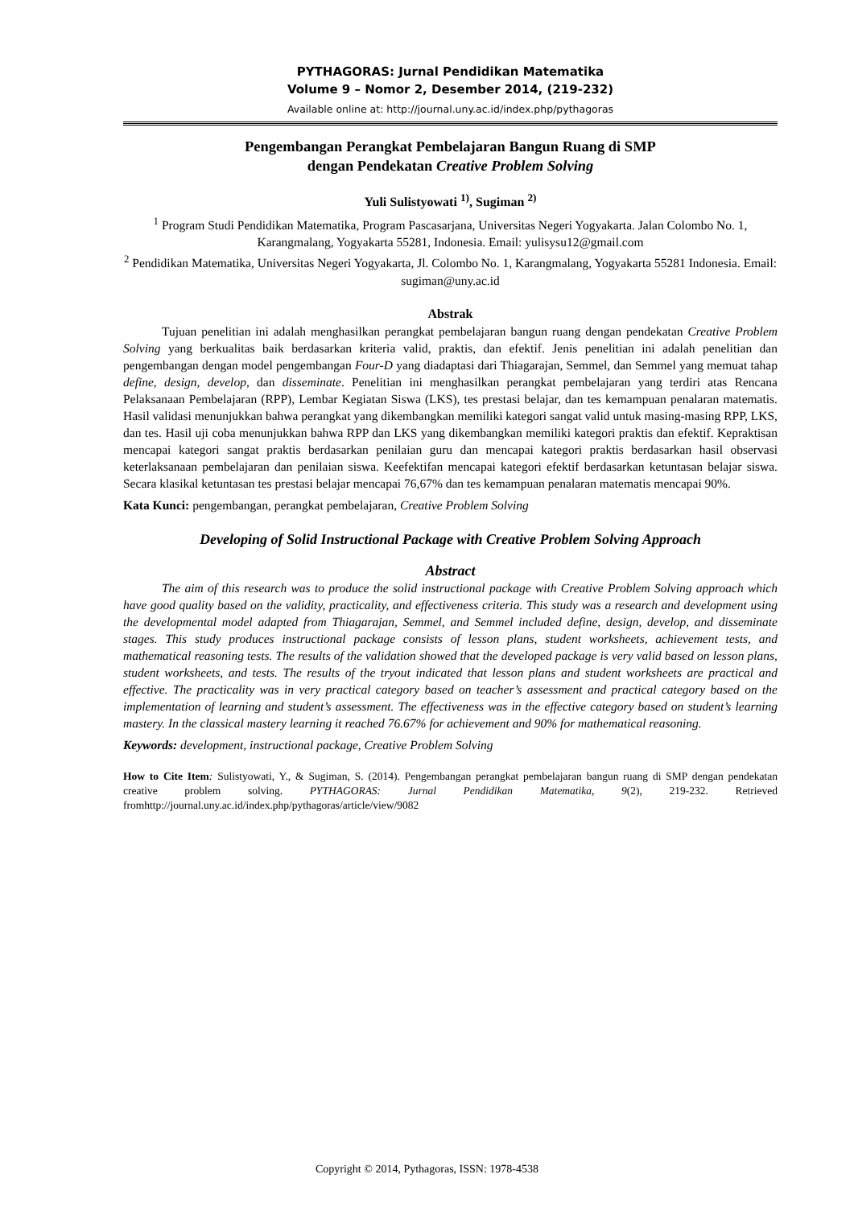PYTHAGORAS: Jurnal Pendidikan Matematika
Volume 9 – Nomor 2, Desember 2014, (219-232)
Available online at: http://journal.uny.ac.id/index.php/pythagoras
Pengembangan Perangkat Pembelajaran Bangun Ruang di SMP
dengan Pendekatan Creative Problem Solving
Yuli Sulistyowati <sup>1)</sup>, Sugiman <sup>2)</sup>
<sup>1</sup> Program Studi Pendidikan Matematika, Program Pascasarjana, Universitas Negeri Yogyakarta. Jalan Colombo No. 1, Karangmalang, Yogyakarta 55281, Indonesia. Email: yulisysu12@gmail.com
<sup>2</sup> Pendidikan Matematika, Universitas Negeri Yogyakarta, Jl. Colombo No. 1, Karangmalang, Yogyakarta 55281 Indonesia. Email: sugiman@uny.ac.id
Abstrak
Tujuan penelitian ini adalah menghasilkan perangkat pembelajaran bangun ruang dengan pendekatan Creative Problem Solving yang berkualitas baik berdasarkan kriteria valid, praktis, dan efektif. Jenis penelitian ini adalah penelitian dan pengembangan dengan model pengembangan Four-D yang diadaptasi dari Thiagarajan, Semmel, dan Semmel yang memuat tahap define, design, develop, dan disseminate. Penelitian ini menghasilkan perangkat pembelajaran yang terdiri atas Rencana Pelaksanaan Pembelajaran (RPP), Lembar Kegiatan Siswa (LKS), tes prestasi belajar, dan tes kemampuan penalaran matematis. Hasil validasi menunjukkan bahwa perangkat yang dikembangkan memiliki kategori sangat valid untuk masing-masing RPP, LKS, dan tes. Hasil uji coba menunjukkan bahwa RPP dan LKS yang dikembangkan memiliki kategori praktis dan efektif. Kepraktisan mencapai kategori sangat praktis berdasarkan penilaian guru dan mencapai kategori praktis berdasarkan hasil observasi keterlaksanaan pembelajaran dan penilaian siswa. Keefektifan mencapai kategori efektif berdasarkan ketuntasan belajar siswa. Secara klasikal ketuntasan tes prestasi belajar mencapai 76,67% dan tes kemampuan penalaran matematis mencapai 90%.
Kata Kunci: pengembangan, perangkat pembelajaran, Creative Problem Solving
Developing of Solid Instructional Package with Creative Problem Solving Approach
Abstract
The aim of this research was to produce the solid instructional package with Creative Problem Solving approach which have good quality based on the validity, practicality, and effectiveness criteria. This study was a research and development using the developmental model adapted from Thiagarajan, Semmel, and Semmel included define, design, develop, and disseminate stages. This study produces instructional package consists of lesson plans, student worksheets, achievement tests, and mathematical reasoning tests. The results of the validation showed that the developed package is very valid based on lesson plans, student worksheets, and tests. The results of the tryout indicated that lesson plans and student worksheets are practical and effective. The practicality was in very practical category based on teacher’s assessment and practical category based on the implementation of learning and student’s assessment. The effectiveness was in the effective category based on student’s learning mastery. In the classical mastery learning it reached 76.67% for achievement and 90% for mathematical reasoning.
Keywords: development, instructional package, Creative Problem Solving
How to Cite Item: Sulistyowati, Y., & Sugiman, S. (2014). Pengembangan perangkat pembelajaran bangun ruang di SMP dengan pendekatan creative problem solving. PYTHAGORAS: Jurnal Pendidikan Matematika, 9(2), 219-232. Retrieved fromhttp://journal.uny.ac.id/index.php/pythagoras/article/view/9082
Copyright © 2014, Pythagoras, ISSN: 1978-4538